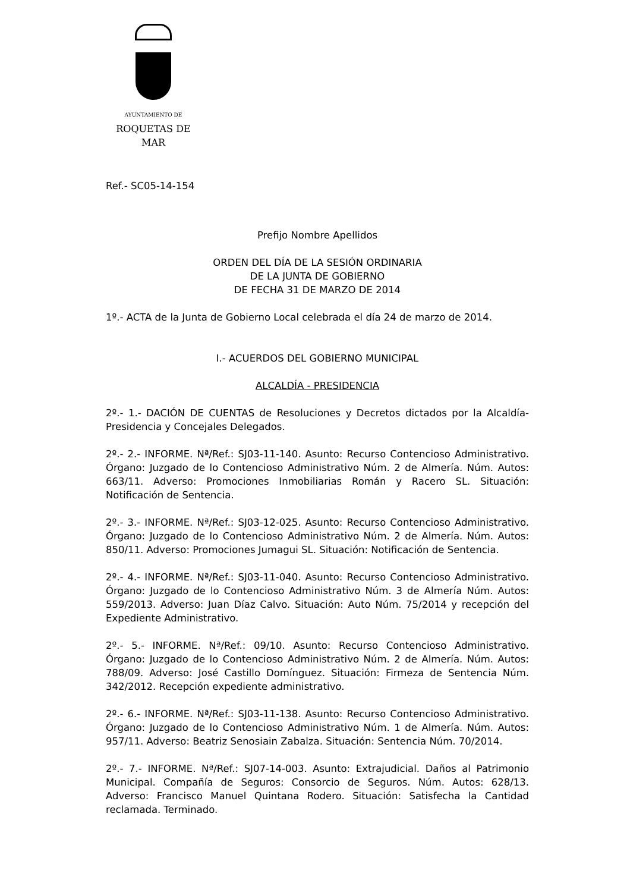AYUNTAMIENTO DE
ROQUETAS DE MAR
Ref.- SC05-14-154
Prefijo Nombre Apellidos
ORDEN DEL DÍA DE LA SESIÓN ORDINARIA
DE LA JUNTA DE GOBIERNO
DE FECHA 31 DE MARZO DE 2014
1º.- ACTA de la Junta de Gobierno Local celebrada el día 24 de marzo de 2014.
I.- ACUERDOS DEL GOBIERNO MUNICIPAL
ALCALDÍA - PRESIDENCIA
2º.- 1.- DACIÓN DE CUENTAS de Resoluciones y Decretos dictados por la Alcaldía-Presidencia y Concejales Delegados.
2º.- 2.- INFORME. Nª/Ref.: SJ03-11-140. Asunto: Recurso Contencioso Administrativo. Órgano: Juzgado de lo Contencioso Administrativo Núm. 2 de Almería. Núm. Autos: 663/11. Adverso: Promociones Inmobiliarias Román y Racero SL. Situación: Notificación de Sentencia.
2º.- 3.- INFORME. Nª/Ref.: SJ03-12-025. Asunto: Recurso Contencioso Administrativo. Órgano: Juzgado de lo Contencioso Administrativo Núm. 2 de Almería. Núm. Autos: 850/11. Adverso: Promociones Jumagui SL. Situación: Notificación de Sentencia.
2º.- 4.- INFORME. Nª/Ref.: SJ03-11-040. Asunto: Recurso Contencioso Administrativo. Órgano: Juzgado de lo Contencioso Administrativo Núm. 3 de Almería Núm. Autos: 559/2013. Adverso: Juan Díaz Calvo. Situación: Auto Núm. 75/2014 y recepción del Expediente Administrativo.
2º.- 5.- INFORME. Nª/Ref.: 09/10. Asunto: Recurso Contencioso Administrativo. Órgano: Juzgado de lo Contencioso Administrativo Núm. 2 de Almería. Núm. Autos: 788/09. Adverso: José Castillo Domínguez. Situación: Firmeza de Sentencia Núm. 342/2012. Recepción expediente administrativo.
2º.- 6.- INFORME. Nª/Ref.: SJ03-11-138. Asunto: Recurso Contencioso Administrativo. Órgano: Juzgado de lo Contencioso Administrativo Núm. 1 de Almería. Núm. Autos: 957/11. Adverso: Beatriz Senosiain Zabalza. Situación: Sentencia Núm. 70/2014.
2º.- 7.- INFORME. Nª/Ref.: SJ07-14-003. Asunto: Extrajudicial. Daños al Patrimonio Municipal. Compañía de Seguros: Consorcio de Seguros. Núm. Autos: 628/13. Adverso: Francisco Manuel Quintana Rodero. Situación: Satisfecha la Cantidad reclamada. Terminado.